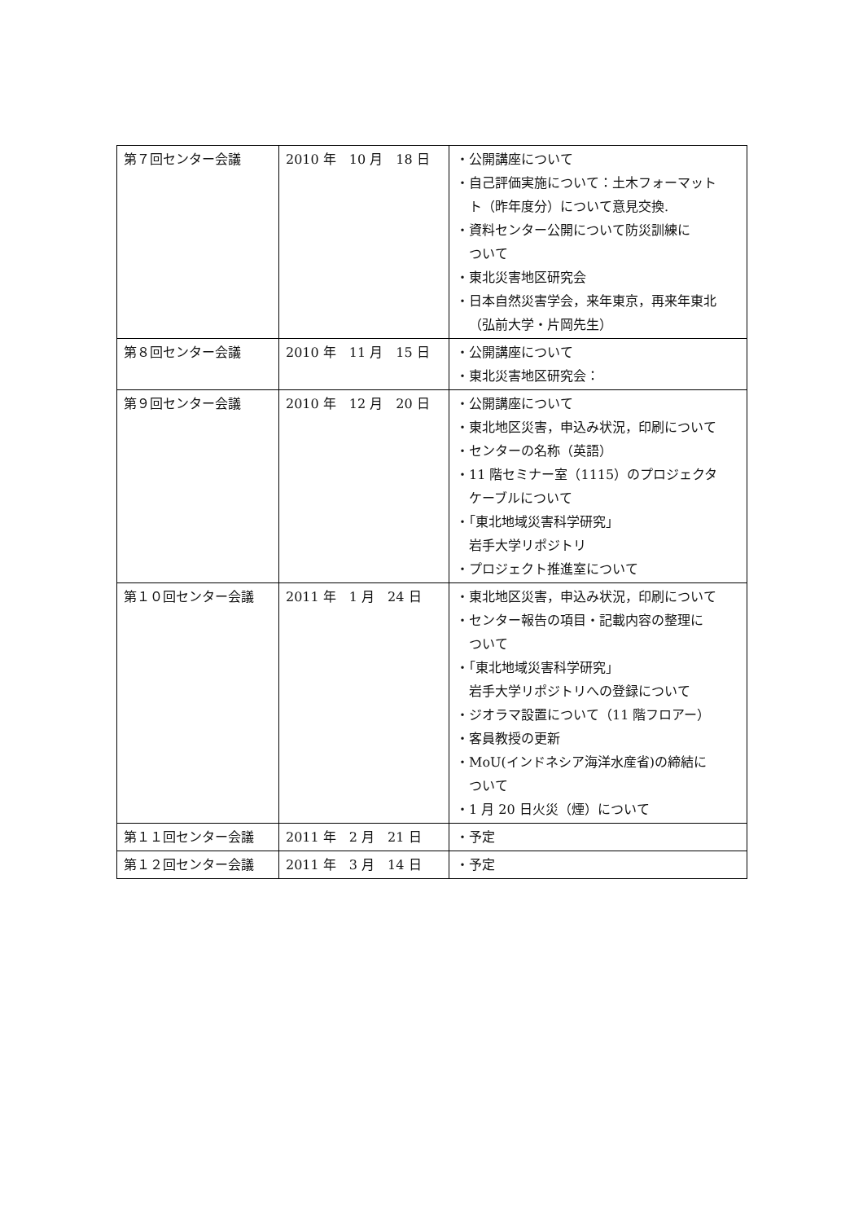| 第７回センター会議 | 2010 年 10 月 18 日 | ・公開講座について ・自己評価実施について：土木フォーマット ト（昨年度分）について意見交換. ・資料センター公開について防災訓練に ついて ・東北災害地区研究会 ・日本自然災害学会，来年東京，再来年東北 （弘前大学・片岡先生） |
| 第８回センター会議 | 2010 年 11 月 15 日 | ・公開講座について ・東北災害地区研究会： |
| 第９回センター会議 | 2010 年 12 月 20 日 | ・公開講座について ・東北地区災害，申込み状況，印刷について ・センターの名称（英語） ・11 階セミナー室（1115）のプロジェクタ ケーブルについて ・「東北地域災害科学研究」 岩手大学リポジトリ ・プロジェクト推進室について |
| 第１０回センター会議 | 2011 年 1 月 24 日 | ・東北地区災害，申込み状況，印刷について ・センター報告の項目・記載内容の整理に ついて ・「東北地域災害科学研究」 岩手大学リポジトリへの登録について ・ジオラマ設置について（11 階フロアー） ・客員教授の更新 ・MoU(インドネシア海洋水産省)の締結に ついて ・1 月 20 日火災（煙）について |
| 第１１回センター会議 | 2011 年 2 月 21 日 | ・予定 |
| 第１２回センター会議 | 2011 年 3 月 14 日 | ・予定 |